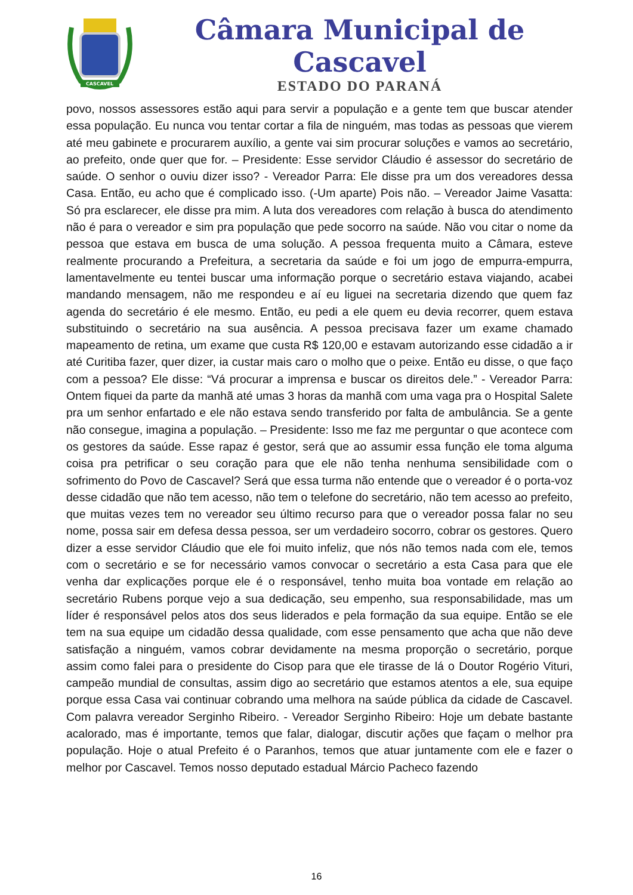CASCAVEL
Câmara Municipal de Cascavel
ESTADO DO PARANÁ
povo, nossos assessores estão aqui para servir a população e a gente tem que buscar atender essa população. Eu nunca vou tentar cortar a fila de ninguém, mas todas as pessoas que vierem até meu gabinete e procurarem auxílio, a gente vai sim procurar soluções e vamos ao secretário, ao prefeito, onde quer que for. – Presidente: Esse servidor Cláudio é assessor do secretário de saúde. O senhor o ouviu dizer isso? - Vereador Parra: Ele disse pra um dos vereadores dessa Casa. Então, eu acho que é complicado isso. (-Um aparte) Pois não. – Vereador Jaime Vasatta: Só pra esclarecer, ele disse pra mim. A luta dos vereadores com relação à busca do atendimento não é para o vereador e sim pra população que pede socorro na saúde. Não vou citar o nome da pessoa que estava em busca de uma solução. A pessoa frequenta muito a Câmara, esteve realmente procurando a Prefeitura, a secretaria da saúde e foi um jogo de empurra-empurra, lamentavelmente eu tentei buscar uma informação porque o secretário estava viajando, acabei mandando mensagem, não me respondeu e aí eu liguei na secretaria dizendo que quem faz agenda do secretário é ele mesmo. Então, eu pedi a ele quem eu devia recorrer, quem estava substituindo o secretário na sua ausência. A pessoa precisava fazer um exame chamado mapeamento de retina, um exame que custa R$ 120,00 e estavam autorizando esse cidadão a ir até Curitiba fazer, quer dizer, ia custar mais caro o molho que o peixe. Então eu disse, o que faço com a pessoa? Ele disse: “Vá procurar a imprensa e buscar os direitos dele.” - Vereador Parra: Ontem fiquei da parte da manhã até umas 3 horas da manhã com uma vaga pra o Hospital Salete pra um senhor enfartado e ele não estava sendo transferido por falta de ambulância. Se a gente não consegue, imagina a população. – Presidente: Isso me faz me perguntar o que acontece com os gestores da saúde. Esse rapaz é gestor, será que ao assumir essa função ele toma alguma coisa pra petrificar o seu coração para que ele não tenha nenhuma sensibilidade com o sofrimento do Povo de Cascavel? Será que essa turma não entende que o vereador é o porta-voz desse cidadão que não tem acesso, não tem o telefone do secretário, não tem acesso ao prefeito, que muitas vezes tem no vereador seu último recurso para que o vereador possa falar no seu nome, possa sair em defesa dessa pessoa, ser um verdadeiro socorro, cobrar os gestores. Quero dizer a esse servidor Cláudio que ele foi muito infeliz, que nós não temos nada com ele, temos com o secretário e se for necessário vamos convocar o secretário a esta Casa para que ele venha dar explicações porque ele é o responsável, tenho muita boa vontade em relação ao secretário Rubens porque vejo a sua dedicação, seu empenho, sua responsabilidade, mas um líder é responsável pelos atos dos seus liderados e pela formação da sua equipe. Então se ele tem na sua equipe um cidadão dessa qualidade, com esse pensamento que acha que não deve satisfação a ninguém, vamos cobrar devidamente na mesma proporção o secretário, porque assim como falei para o presidente do Cisop para que ele tirasse de lá o Doutor Rogério Vituri, campeão mundial de consultas, assim digo ao secretário que estamos atentos a ele, sua equipe porque essa Casa vai continuar cobrando uma melhora na saúde pública da cidade de Cascavel. Com palavra vereador Serginho Ribeiro. - Vereador Serginho Ribeiro: Hoje um debate bastante acalorado, mas é importante, temos que falar, dialogar, discutir ações que façam o melhor pra população. Hoje o atual Prefeito é o Paranhos, temos que atuar juntamente com ele e fazer o melhor por Cascavel. Temos nosso deputado estadual Márcio Pacheco fazendo
16